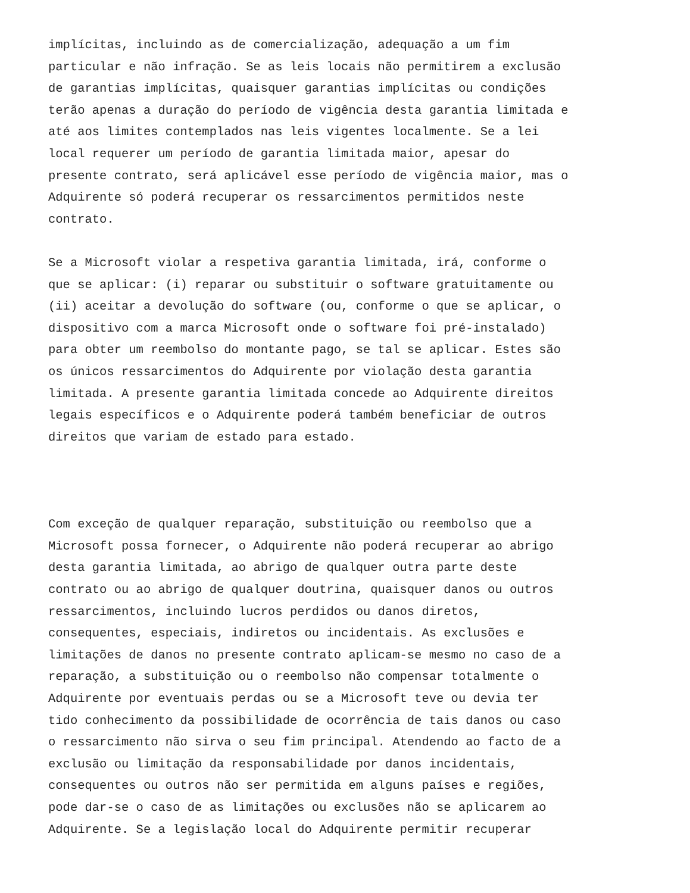implícitas, incluindo as de comercialização, adequação a um fim particular e não infração. Se as leis locais não permitirem a exclusão de garantias implícitas, quaisquer garantias implícitas ou condições terão apenas a duração do período de vigência desta garantia limitada e até aos limites contemplados nas leis vigentes localmente. Se a lei local requerer um período de garantia limitada maior, apesar do presente contrato, será aplicável esse período de vigência maior, mas o Adquirente só poderá recuperar os ressarcimentos permitidos neste contrato.
Se a Microsoft violar a respetiva garantia limitada, irá, conforme o que se aplicar: (i) reparar ou substituir o software gratuitamente ou (ii) aceitar a devolução do software (ou, conforme o que se aplicar, o dispositivo com a marca Microsoft onde o software foi pré-instalado) para obter um reembolso do montante pago, se tal se aplicar. Estes são os únicos ressarcimentos do Adquirente por violação desta garantia limitada. A presente garantia limitada concede ao Adquirente direitos legais específicos e o Adquirente poderá também beneficiar de outros direitos que variam de estado para estado.
Com exceção de qualquer reparação, substituição ou reembolso que a Microsoft possa fornecer, o Adquirente não poderá recuperar ao abrigo desta garantia limitada, ao abrigo de qualquer outra parte deste contrato ou ao abrigo de qualquer doutrina, quaisquer danos ou outros ressarcimentos, incluindo lucros perdidos ou danos diretos, consequentes, especiais, indiretos ou incidentais. As exclusões e limitações de danos no presente contrato aplicam-se mesmo no caso de a reparação, a substituição ou o reembolso não compensar totalmente o Adquirente por eventuais perdas ou se a Microsoft teve ou devia ter tido conhecimento da possibilidade de ocorrência de tais danos ou caso o ressarcimento não sirva o seu fim principal. Atendendo ao facto de a exclusão ou limitação da responsabilidade por danos incidentais, consequentes ou outros não ser permitida em alguns países e regiões, pode dar-se o caso de as limitações ou exclusões não se aplicarem ao Adquirente. Se a legislação local do Adquirente permitir recuperar